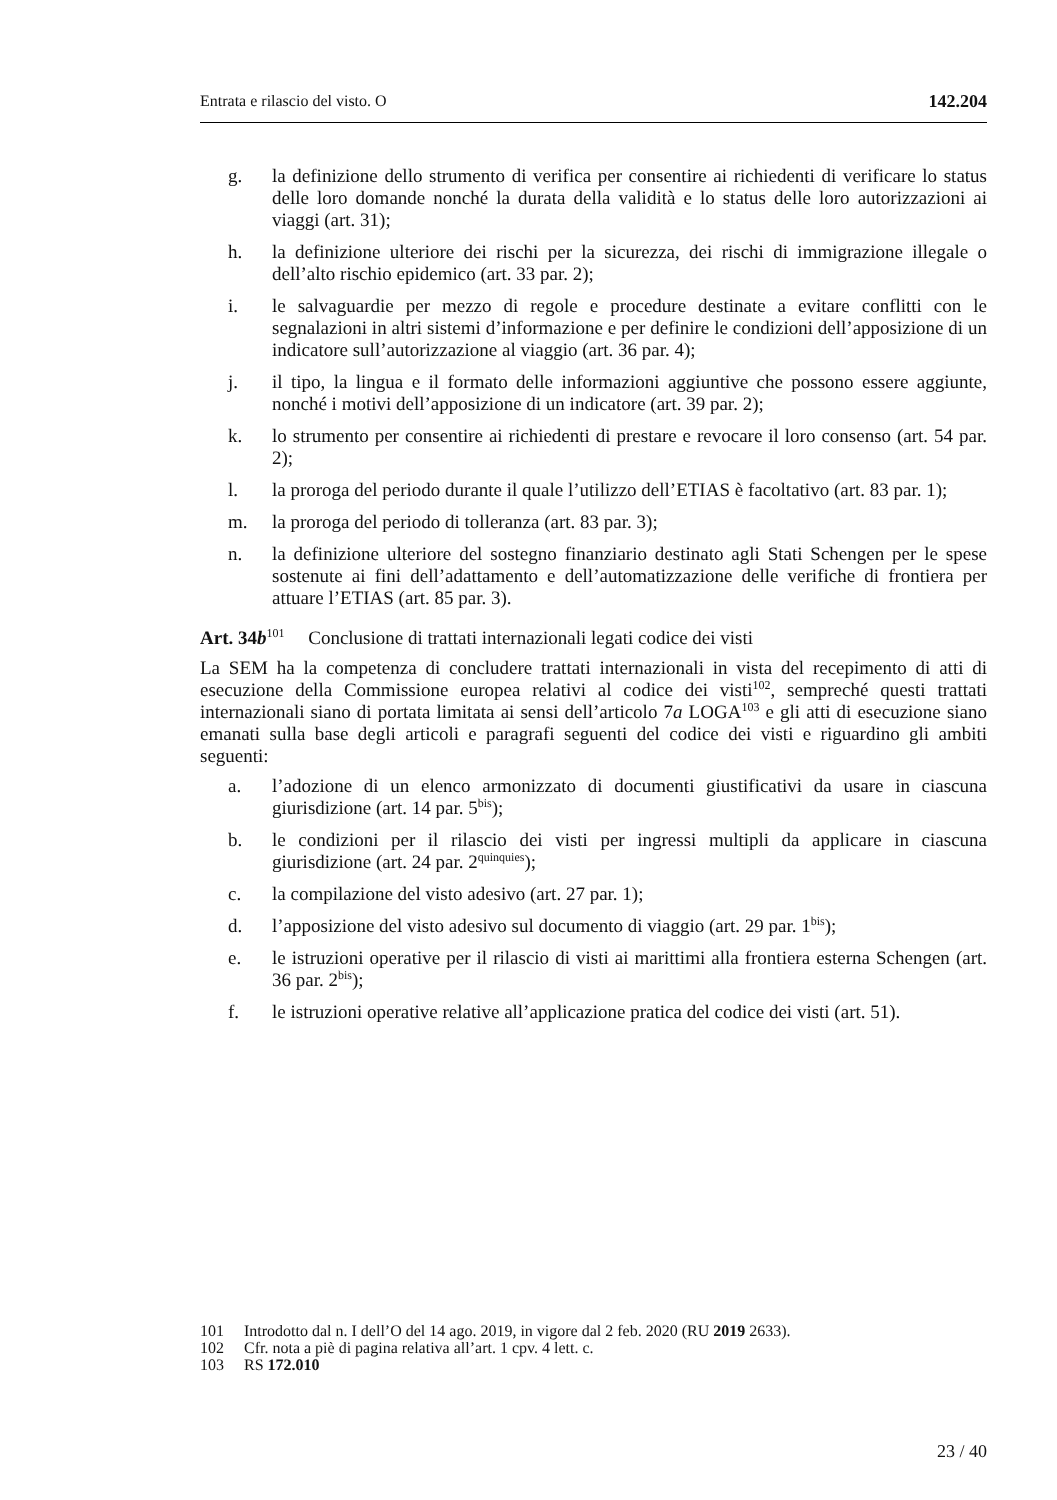Entrata e rilascio del visto. O 142.204
g. la definizione dello strumento di verifica per consentire ai richiedenti di verificare lo status delle loro domande nonché la durata della validità e lo status delle loro autorizzazioni ai viaggi (art. 31);
h. la definizione ulteriore dei rischi per la sicurezza, dei rischi di immigrazione illegale o dell’alto rischio epidemico (art. 33 par. 2);
i. le salvaguardie per mezzo di regole e procedure destinate a evitare conflitti con le segnalazioni in altri sistemi d’informazione e per definire le condizioni dell’apposizione di un indicatore sull’autorizzazione al viaggio (art. 36 par. 4);
j. il tipo, la lingua e il formato delle informazioni aggiuntive che possono essere aggiunte, nonché i motivi dell’apposizione di un indicatore (art. 39 par. 2);
k. lo strumento per consentire ai richiedenti di prestare e revocare il loro consenso (art. 54 par. 2);
l. la proroga del periodo durante il quale l’utilizzo dell’ETIAS è facoltativo (art. 83 par. 1);
m. la proroga del periodo di tolleranza (art. 83 par. 3);
n. la definizione ulteriore del sostegno finanziario destinato agli Stati Schengen per le spese sostenute ai fini dell’adattamento e dell’automatizzazione delle verifiche di frontiera per attuare l’ETIAS (art. 85 par. 3).
Art. 34b<sup>101</sup> Conclusione di trattati internazionali legati codice dei visti
La SEM ha la competenza di concludere trattati internazionali in vista del recepimento di atti di esecuzione della Commissione europea relativi al codice dei visti<sup>102</sup>, sempreché questi trattati internazionali siano di portata limitata ai sensi dell’articolo 7a LOGA<sup>103</sup> e gli atti di esecuzione siano emanati sulla base degli articoli e paragrafi seguenti del codice dei visti e riguardino gli ambiti seguenti:
a. l’adozione di un elenco armonizzato di documenti giustificativi da usare in ciascuna giurisdizione (art. 14 par. 5<sup>bis</sup>);
b. le condizioni per il rilascio dei visti per ingressi multipli da applicare in ciascuna giurisdizione (art. 24 par. 2<sup>quinquies</sup>);
c. la compilazione del visto adesivo (art. 27 par. 1);
d. l’apposizione del visto adesivo sul documento di viaggio (art. 29 par. 1<sup>bis</sup>);
e. le istruzioni operative per il rilascio di visti ai marittimi alla frontiera esterna Schengen (art. 36 par. 2<sup>bis</sup>);
f. le istruzioni operative relative all’applicazione pratica del codice dei visti (art. 51).
101 Introdotto dal n. I dell’O del 14 ago. 2019, in vigore dal 2 feb. 2020 (RU 2019 2633).
102 Cfr. nota a piè di pagina relativa all’art. 1 cpv. 4 lett. c.
103 RS 172.010
23 / 40